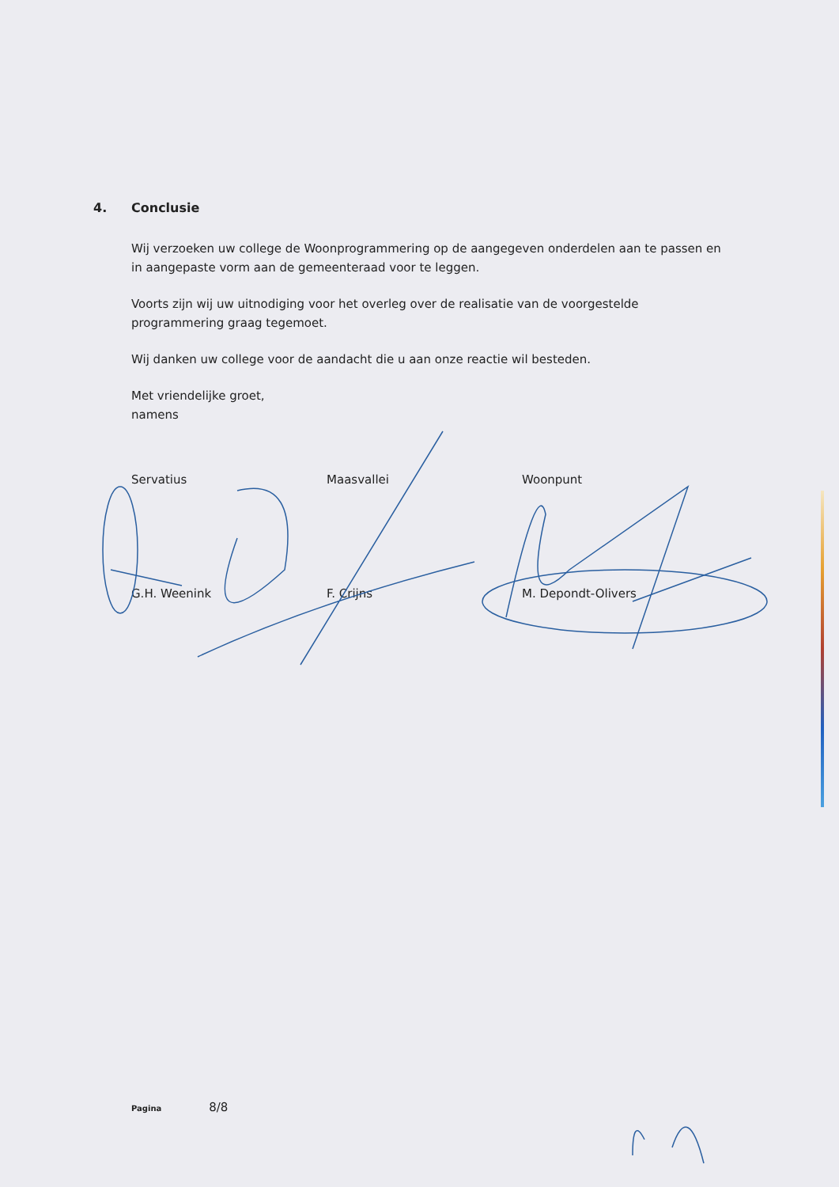4. Conclusie
Wij verzoeken uw college de Woonprogrammering op de aangegeven onderdelen aan te passen en in aangepaste vorm aan de gemeenteraad voor te leggen.
Voorts zijn wij uw uitnodiging voor het overleg over de realisatie van de voorgestelde programmering graag tegemoet.
Wij danken uw college voor de aandacht die u aan onze reactie wil besteden.
Met vriendelijke groet,
namens
Servatius
G.H. Weenink
Maasvallei
F. Crijns
Woonpunt
M. Depondt-Olivers
Pagina 8/8